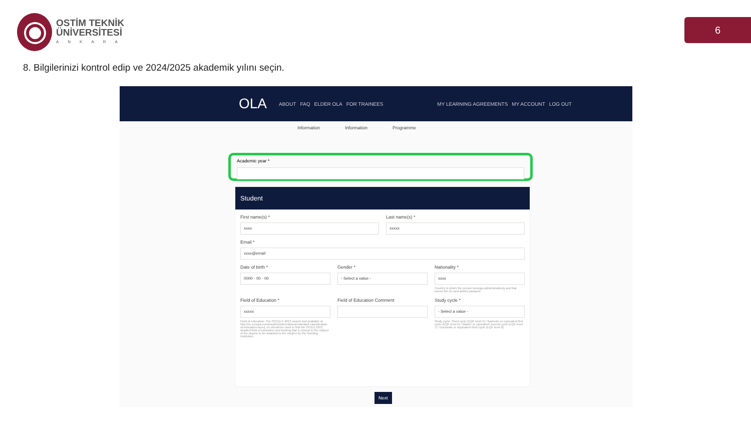OSTİM TEKNİK
ÜNİVERSİTESİ
ANKARA
6
8. Bilgilerinizi kontrol edip ve 2024/2025 akademik yılını seçin.
OLA ABOUT FAQ ELDER OLA FOR TRAINEES MY LEARNING AGREEMENTS MY ACCOUNT LOG OUT
Information Information Programme
Academic year *
Student
First name(s) *
xxxx
Last name(s) *
xxxxx
Email *
xxxx@email
Date of birth *
0000 - 00 - 00
Gender *
- Select a value -
Nationality *
xxxx
Country to which the person belongs administratively and that issues the ID card and/or passport.
Field of Education *
xxxxx
Field of education: The ISCED-F 2013 search tool available at http://ec.europa.eu/education/international-standard-classification-of-education-isced_en should be used to find the ISCED 2013 detailed field of education and training that is closest to the subject of the degree to be awarded to the student by the Sending Institution.
Field of Education Comment Study cycle *
- Select a value -
Study cycle: Short cycle (EQF level 5) / Bachelor or equivalent first cycle (EQF level 6) / Master or equivalent second cycle (EQF level 7) / Doctorate or equivalent third cycle (EQF level 8).
Next